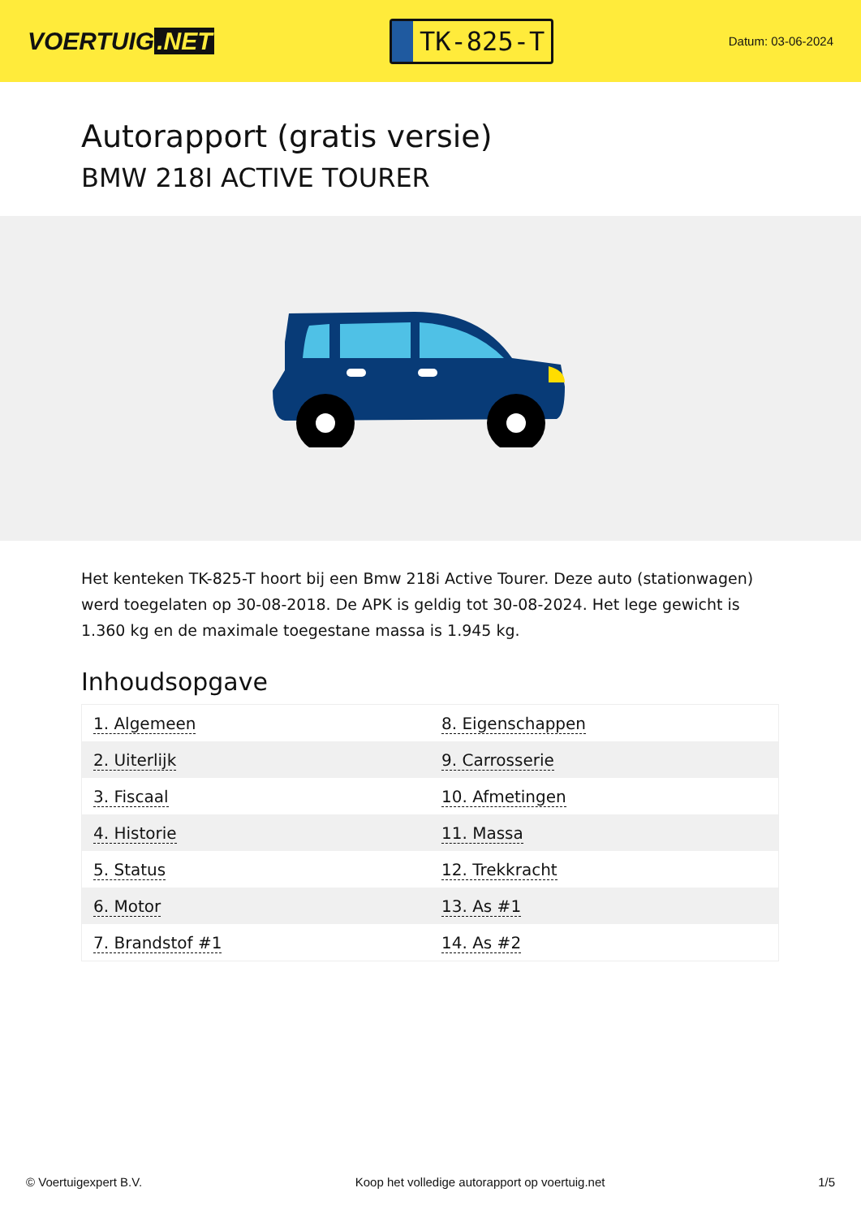VOERTUIG.NET
TK-825-T
Datum: 03-06-2024
Autorapport (gratis versie)
BMW 218I ACTIVE TOURER
Het kenteken TK-825-T hoort bij een Bmw 218i Active Tourer. Deze auto (stationwagen) werd toegelaten op 30-08-2018. De APK is geldig tot 30-08-2024. Het lege gewicht is 1.360 kg en de maximale toegestane massa is 1.945 kg.
Inhoudsopgave
| 1. Algemeen | 8. Eigenschappen |
| 2. Uiterlijk | 9. Carrosserie |
| 3. Fiscaal | 10. Afmetingen |
| 4. Historie | 11. Massa |
| 5. Status | 12. Trekkracht |
| 6. Motor | 13. As #1 |
| 7. Brandstof #1 | 14. As #2 |
© Voertuigexpert B.V. Koop het volledige autorapport op voertuig.net 1/5